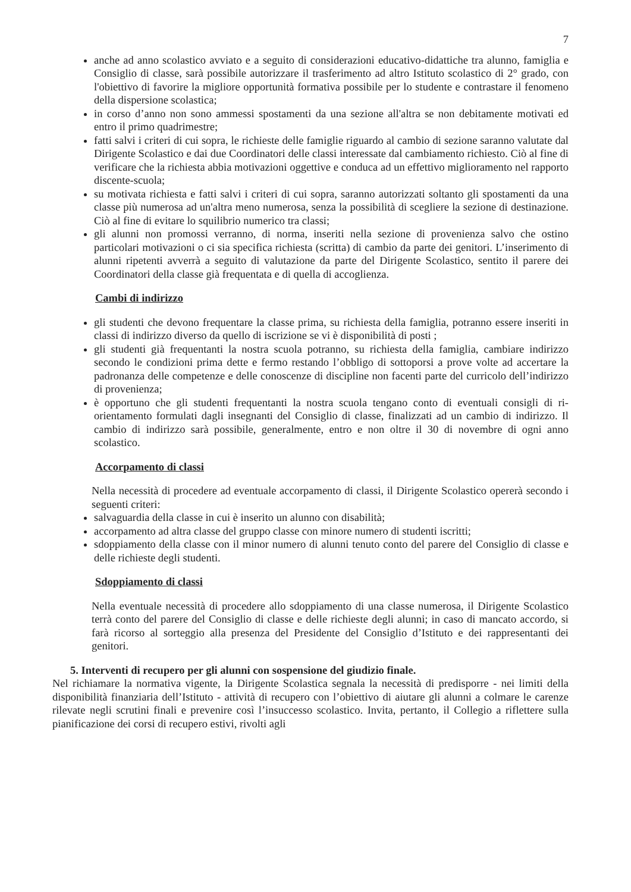7
anche ad anno scolastico avviato e a seguito di considerazioni educativo-didattiche tra alunno, famiglia e Consiglio di classe, sarà possibile autorizzare il trasferimento ad altro Istituto scolastico di 2° grado, con l'obiettivo di favorire la migliore opportunità formativa possibile per lo studente e contrastare il fenomeno della dispersione scolastica;
in corso d’anno non sono ammessi spostamenti da una sezione all'altra se non debitamente motivati ed entro il primo quadrimestre;
fatti salvi i criteri di cui sopra, le richieste delle famiglie riguardo al cambio di sezione saranno valutate dal Dirigente Scolastico e dai due Coordinatori delle classi interessate dal cambiamento richiesto. Ciò al fine di verificare che la richiesta abbia motivazioni oggettive e conduca ad un effettivo miglioramento nel rapporto discente-scuola;
su motivata richiesta e fatti salvi i criteri di cui sopra, saranno autorizzati soltanto gli spostamenti da una classe più numerosa ad un'altra meno numerosa, senza la possibilità di scegliere la sezione di destinazione. Ciò al fine di evitare lo squilibrio numerico tra classi;
gli alunni non promossi verranno, di norma, inseriti nella sezione di provenienza salvo che ostino particolari motivazioni o ci sia specifica richiesta (scritta) di cambio da parte dei genitori. L’inserimento di alunni ripetenti avverrà a seguito di valutazione da parte del Dirigente Scolastico, sentito il parere dei Coordinatori della classe già frequentata e di quella di accoglienza.
Cambi di indirizzo
gli studenti che devono frequentare la classe prima, su richiesta della famiglia, potranno essere inseriti in classi di indirizzo diverso da quello di iscrizione se vi è disponibilità di posti ;
gli studenti già frequentanti la nostra scuola potranno, su richiesta della famiglia, cambiare indirizzo secondo le condizioni prima dette e fermo restando l’obbligo di sottoporsi a prove volte ad accertare la padronanza delle competenze e delle conoscenze di discipline non facenti parte del curricolo dell’indirizzo di provenienza;
è opportuno che gli studenti frequentanti la nostra scuola tengano conto di eventuali consigli di ri-orientamento formulati dagli insegnanti del Consiglio di classe, finalizzati ad un cambio di indirizzo. Il cambio di indirizzo sarà possibile, generalmente, entro e non oltre il 30 di novembre di ogni anno scolastico.
Accorpamento di classi
Nella necessità di procedere ad eventuale accorpamento di classi, il Dirigente Scolastico opererà secondo i seguenti criteri:
salvaguardia della classe in cui è inserito un alunno con disabilità;
accorpamento ad altra classe del gruppo classe con minore numero di studenti iscritti;
sdoppiamento della classe con il minor numero di alunni tenuto conto del parere del Consiglio di classe e delle richieste degli studenti.
Sdoppiamento di classi
Nella eventuale necessità di procedere allo sdoppiamento di una classe numerosa, il Dirigente Scolastico terrà conto del parere del Consiglio di classe e delle richieste degli alunni; in caso di mancato accordo, si farà ricorso al sorteggio alla presenza del Presidente del Consiglio d’Istituto e dei rappresentanti dei genitori.
5. Interventi di recupero per gli alunni con sospensione del giudizio finale.
Nel richiamare la normativa vigente, la Dirigente Scolastica segnala la necessità di predisporre - nei limiti della disponibilità finanziaria dell’Istituto - attività di recupero con l’obiettivo di aiutare gli alunni a colmare le carenze rilevate negli scrutini finali e prevenire così l’insuccesso scolastico. Invita, pertanto, il Collegio a riflettere sulla pianificazione dei corsi di recupero estivi, rivolti agli